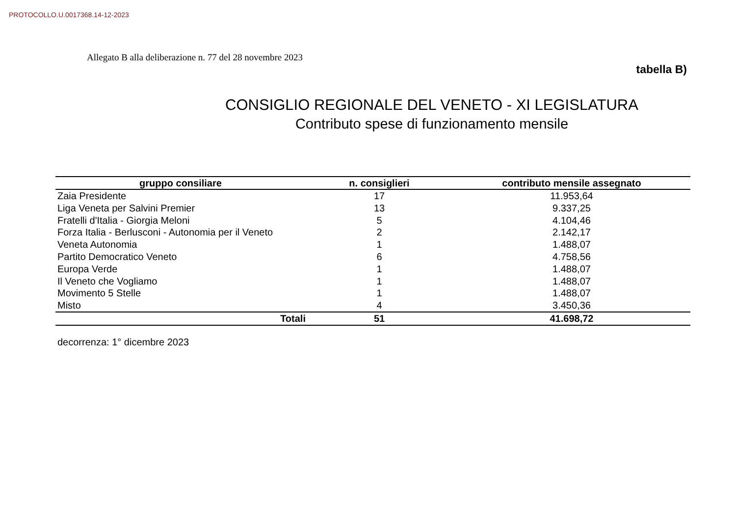PROTOCOLLO.U.0017368.14-12-2023
Allegato B alla deliberazione n. 77 del 28 novembre 2023
tabella B)
CONSIGLIO REGIONALE DEL VENETO - XI LEGISLATURA
Contributo spese di funzionamento mensile
| gruppo consiliare | n. consiglieri | contributo mensile assegnato |
| --- | --- | --- |
| Zaia Presidente | 17 | 11.953,64 |
| Liga Veneta per Salvini Premier | 13 | 9.337,25 |
| Fratelli d'Italia - Giorgia Meloni | 5 | 4.104,46 |
| Forza Italia - Berlusconi - Autonomia per il Veneto | 2 | 2.142,17 |
| Veneta Autonomia | 1 | 1.488,07 |
| Partito Democratico Veneto | 6 | 4.758,56 |
| Europa Verde | 1 | 1.488,07 |
| Il Veneto che Vogliamo | 1 | 1.488,07 |
| Movimento 5 Stelle | 1 | 1.488,07 |
| Misto | 4 | 3.450,36 |
| Totali | 51 | 41.698,72 |
decorrenza: 1° dicembre 2023